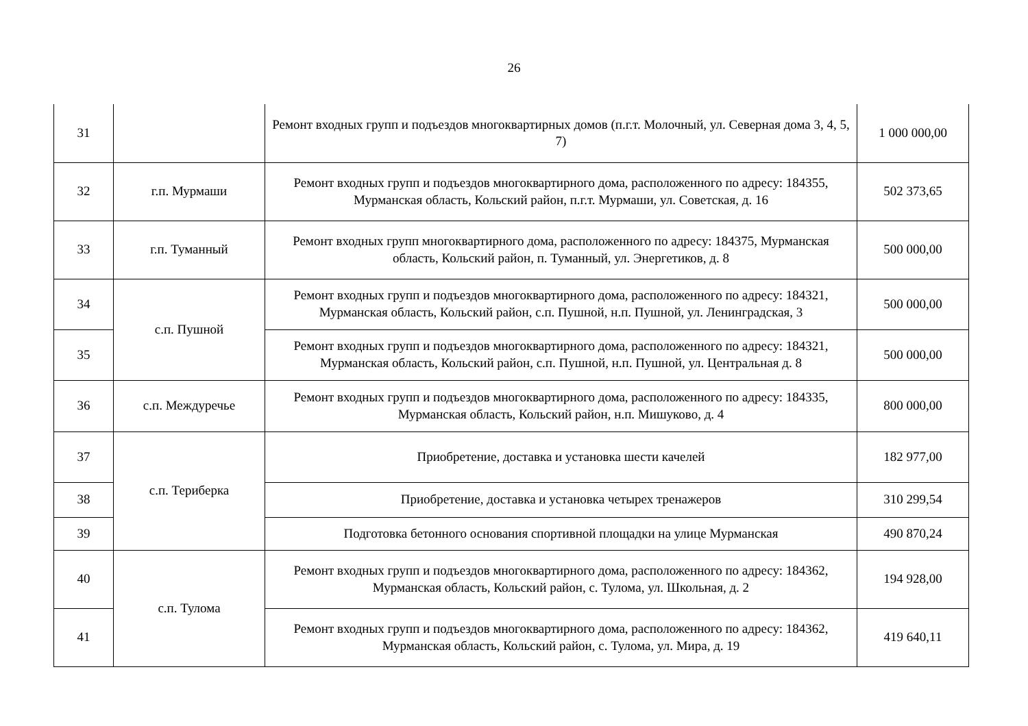26
| 31 | | Ремонт входных групп и подъездов многоквартирных домов (п.г.т. Молочный, ул. Северная дома 3, 4, 5, 7) | 1 000 000,00 |
| 32 | г.п. Мурмаши | Ремонт входных групп и подъездов многоквартирного дома, расположенного по адресу: 184355, Мурманская область, Кольский район, п.г.т. Мурмаши, ул. Советская, д. 16 | 502 373,65 |
| 33 | г.п. Туманный | Ремонт входных групп многоквартирного дома, расположенного по адресу: 184375, Мурманская область, Кольский район, п. Туманный, ул. Энергетиков, д. 8 | 500 000,00 |
| 34 | с.п. Пушной | Ремонт входных групп и подъездов многоквартирного дома, расположенного по адресу: 184321, Мурманская область, Кольский район, с.п. Пушной, н.п. Пушной, ул. Ленинградская, 3 | 500 000,00 |
| 35 | | Ремонт входных групп и подъездов многоквартирного дома, расположенного по адресу: 184321, Мурманская область, Кольский район, с.п. Пушной, н.п. Пушной, ул. Центральная д. 8 | 500 000,00 |
| 36 | с.п. Междуречье | Ремонт входных групп и подъездов многоквартирного дома, расположенного по адресу: 184335, Мурманская область, Кольский район, н.п. Мишуково, д. 4 | 800 000,00 |
| 37 | с.п. Териберка | Приобретение, доставка и установка шести качелей | 182 977,00 |
| 38 | | Приобретение, доставка и установка четырех тренажеров | 310 299,54 |
| 39 | | Подготовка бетонного основания спортивной площадки на улице Мурманская | 490 870,24 |
| 40 | с.п. Тулома | Ремонт входных групп и подъездов многоквартирного дома, расположенного по адресу: 184362, Мурманская область, Кольский район, с. Тулома, ул. Школьная, д. 2 | 194 928,00 |
| 41 | | Ремонт входных групп и подъездов многоквартирного дома, расположенного по адресу: 184362, Мурманская область, Кольский район, с. Тулома, ул. Мира, д. 19 | 419 640,11 |